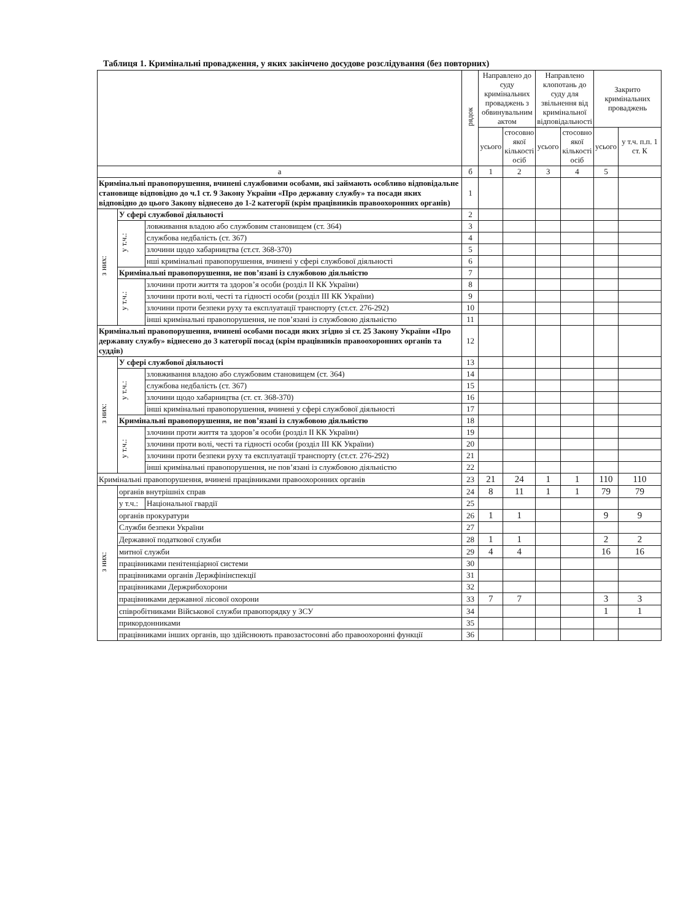Таблиця 1. Кримінальні провадження, у яких закінчено досудове розслідування (без повторних)
| | | | рядок | Направлено до суду кримінальних проваджень з обвинувальним актом | | Направлено клопотань до суду для звільнення від кримінальної відповідальності | | Закрито кримінальних проваджень | |
| --- | --- | --- | --- | --- | --- | --- | --- | --- | --- |
| | | | | усього | стосовно якої кількості осіб | усього | стосовно якої кількості осіб | усього | у т.ч. п.п. 1 ст. К |
| а | | | б | 1 | 2 | 3 | 4 | 5 | |
| Кримінальні правопорушення, вчинені службовими особами, які займають особливо відповідальне становище відповідно до ч.1 ст. 9 Закону України «Про державну службу» та посади яких відповідно до цього Закону віднесено до 1-2 категорії (крім працівників правоохоронних органів) | | | 1 | | | | | | |
| з них: | У сфері службової діяльності | | 2 | | | | | | |
| | у т.ч.: | ловживання владою або службовим становищем (ст. 364) | 3 | | | | | | |
| | | службова недбалість (ст. 367) | 4 | | | | | | |
| | | злочини щодо хабарництва (ст.ст. 368-370) | 5 | | | | | | |
| | | нші кримінальні правопорушення, вчинені у сфері службової діяльності | 6 | | | | | | |
| | Кримінальні правопорушення, не пов’язані із службовою діяльністю | | 7 | | | | | | |
| | у т.ч.: | злочини проти життя та здоров’я особи (розділ II КК України) | 8 | | | | | | |
| | | злочини проти волі, честі та гідності особи (розділ III КК України) | 9 | | | | | | |
| | | злочини проти безпеки руху та експлуатації транспорту (ст.ст. 276-292) | 10 | | | | | | |
| | | інші кримінальні правопорушення, не пов’язані із службовою діяльністю | 11 | | | | | | |
| Кримінальні правопорушення, вчинені особами посади яких згідно зі ст. 25 Закону України «Про державну службу» віднесено до 3 категорії посад (крім працівників правоохоронних органів та суддів) | | | 12 | | | | | | |
| з них: | У сфері службової діяльності | | 13 | | | | | | |
| | у т.ч.: | зловживання владою або службовим становищем (ст. 364) | 14 | | | | | | |
| | | службова недбалість (ст. 367) | 15 | | | | | | |
| | | злочини щодо хабарництва (ст. ст. 368-370) | 16 | | | | | | |
| | | інші кримінальні правопорушення, вчинені у сфері службової діяльності | 17 | | | | | | |
| | Кримінальні правопорушення, не пов’язані із службовою діяльністю | | 18 | | | | | | |
| | у т.ч.: | злочини проти життя та здоров’я особи (розділ II КК України) | 19 | | | | | | |
| | | злочини проти волі, честі та гідності особи (розділ III КК України) | 20 | | | | | | |
| | | злочини проти безпеки руху та експлуатації транспорту (ст.ст. 276-292) | 21 | | | | | | |
| | | інші кримінальні правопорушення, не пов’язані із службовою діяльністю | 22 | | | | | | |
| Кримінальні правопорушення, вчинені працівниками правоохоронних органів | | | 23 | 21 | 24 | 1 | 1 | 110 | 110 |
| з них: | органів внутрішніх справ | | 24 | 8 | 11 | 1 | 1 | 79 | 79 |
| | у т.ч.: | Національної гвардії | 25 | | | | | | |
| | органів прокуратури | | 26 | 1 | 1 | | | 9 | 9 |
| | Служби безпеки України | | 27 | | | | | | |
| | Державної податкової служби | | 28 | 1 | 1 | | | 2 | 2 |
| | митної служби | | 29 | 4 | 4 | | | 16 | 16 |
| | працівниками пенітенціарної системи | | 30 | | | | | | |
| | працівниками органів Держфінінспекції | | 31 | | | | | | |
| | працівниками Держрибохорони | | 32 | | | | | | |
| | працівниками державної лісової охорони | | 33 | 7 | 7 | | | 3 | 3 |
| | співробітниками Військової служби правопорядку у ЗСУ | | 34 | | | | | 1 | 1 |
| | прикордонниками | | 35 | | | | | | |
| | працівниками інших органів, що здійснюють правозастосовні або правоохоронні функції | | 36 | | | | | | |